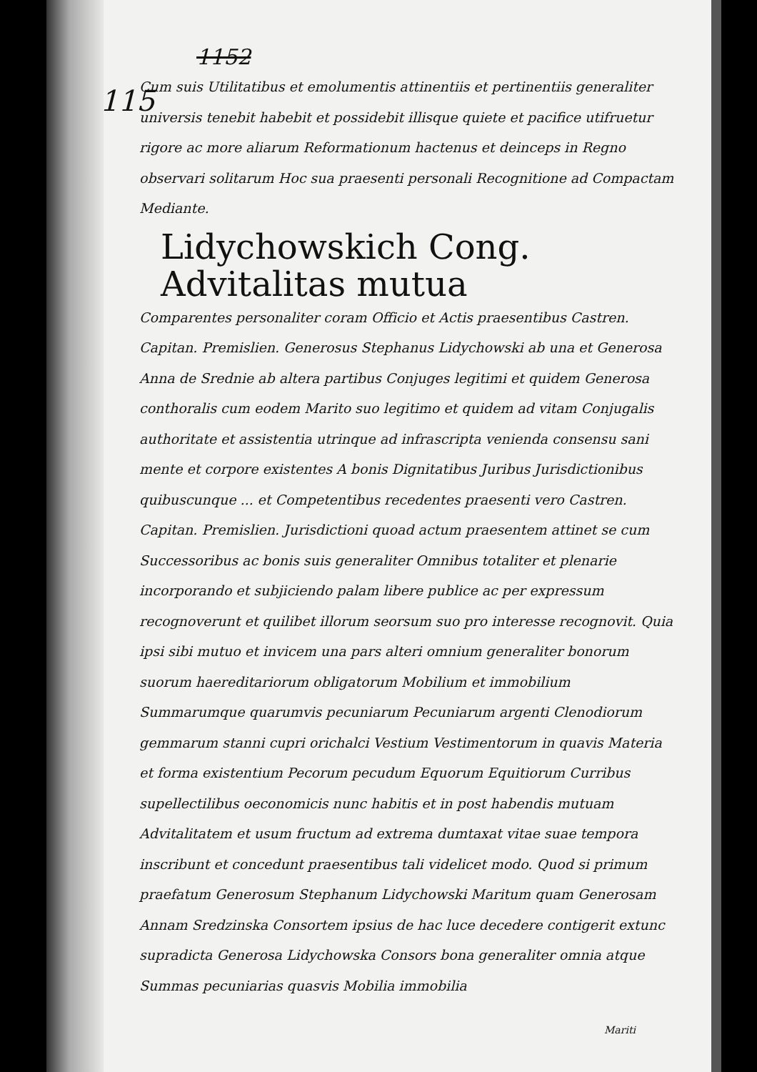115
1152
Cum suis Utilitatibus et emolumentis attinentiis et pertinentiis generaliter universis tenebit habebit et possidebit illisque quiete et pacifice utifruetur rigore ac more aliarum Reformationum hactenus et deinceps in Regno observari solitarum Hoc sua praesenti personali Recognitione ad Compactam Mediante.
Lidychowskich Cong. Advitalitas mutua
Comparentes personaliter coram Officio et Actis praesentibus Castren. Capitan. Premislien. Generosus Stephanus Lidychowski ab una et Generosa Anna de Srednie ab altera partibus Conjuges legitimi et quidem Generosa conthoralis cum eodem Marito suo legitimo et quidem ad vitam Conjugalis authoritate et assistentia utrinque ad infrascripta venienda consensu sani mente et corpore existentes A bonis Dignitatibus Juribus Jurisdictionibus quibuscunque ... et Competentibus recedentes praesenti vero Castren. Capitan. Premislien. Jurisdictioni quoad actum praesentem attinet se cum Successoribus ac bonis suis generaliter Omnibus totaliter et plenarie incorporando et subjiciendo palam libere publice ac per expressum recognoverunt et quilibet illorum seorsum suo pro interesse recognovit. Quia ipsi sibi mutuo et invicem una pars alteri omnium generaliter bonorum suorum haereditariorum obligatorum Mobilium et immobilium Summarumque quarumvis pecuniarum Pecuniarum argenti Clenodiorum gemmarum stanni cupri orichalci Vestium Vestimentorum in quavis Materia et forma existentium Pecorum pecudum Equorum Equitiorum Curribus supellectilibus oeconomicis nunc habitis et in post habendis mutuam Advitalitatem et usum fructum ad extrema dumtaxat vitae suae tempora inscribunt et concedunt praesentibus tali videlicet modo. Quod si primum praefatum Generosum Stephanum Lidychowski Maritum quam Generosam Annam Sredzinska Consortem ipsius de hac luce decedere contigerit extunc supradicta Generosa Lidychowska Consors bona generaliter omnia atque Summas pecuniarias quasvis Mobilia immobilia
Mariti